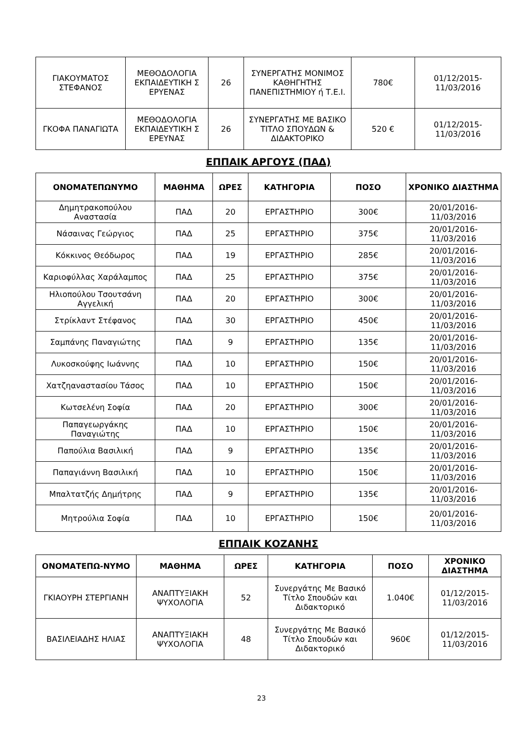| ΓΙΑΚΟΥΜΑΤΟΣ ΣΤΕΦΑΝΟΣ | ΜΕΘΟΔΟΛΟΓΙΑ ΕΚΠΑΙΔΕΥΤΙΚΗ Σ ΕΡΥΕΝΑΣ | 26 | ΣΥΝΕΡΓΑΤΗΣ ΜΟΝΙΜΟΣ ΚΑΘΗΓΗΤΗΣ ΠΑΝΕΠΙΣΤΗΜΙΟΥ ή Τ.Ε.Ι. | 780€ | 01/12/2015-11/03/2016 |
| ΓΚΟΦΑ ΠΑΝΑΓΙΩΤΑ | ΜΕΘΟΔΟΛΟΓΙΑ ΕΚΠΑΙΔΕΥΤΙΚΗ Σ ΕΡΕΥΝΑΣ | 26 | ΣΥΝΕΡΓΑΤΗΣ ΜΕ ΒΑΣΙΚΟ ΤΙΤΛΟ ΣΠΟΥΔΩΝ & ΔΙΔΑΚΤΟΡΙΚΟ | 520 € | 01/12/2015-11/03/2016 |
ΕΠΠΑΙΚ ΑΡΓΟΥΣ (ΠΑΔ)
| ΟΝΟΜΑΤΕΠΩΝΥΜΟ | ΜΑΘΗΜΑ | ΩΡΕΣ | ΚΑΤΗΓΟΡΙΑ | ΠΟΣΟ | ΧΡΟΝΙΚΟ ΔΙΑΣΤΗΜΑ |
| --- | --- | --- | --- | --- | --- |
| Δημητρακοπούλου Αναστασία | ΠΑΔ | 20 | ΕΡΓΑΣΤΗΡΙΟ | 300€ | 20/01/2016-11/03/2016 |
| Νάσαινας Γεώργιος | ΠΑΔ | 25 | ΕΡΓΑΣΤΗΡΙΟ | 375€ | 20/01/2016-11/03/2016 |
| Κόκκινος Θεόδωρος | ΠΑΔ | 19 | ΕΡΓΑΣΤΗΡΙΟ | 285€ | 20/01/2016-11/03/2016 |
| Καριοφύλλας Χαράλαμπος | ΠΑΔ | 25 | ΕΡΓΑΣΤΗΡΙΟ | 375€ | 20/01/2016-11/03/2016 |
| Ηλιοπούλου Τσουτσάνη Αγγελική | ΠΑΔ | 20 | ΕΡΓΑΣΤΗΡΙΟ | 300€ | 20/01/2016-11/03/2016 |
| Στρίκλαντ Στέφανος | ΠΑΔ | 30 | ΕΡΓΑΣΤΗΡΙΟ | 450€ | 20/01/2016-11/03/2016 |
| Σαμπάνης Παναγιώτης | ΠΑΔ | 9 | ΕΡΓΑΣΤΗΡΙΟ | 135€ | 20/01/2016-11/03/2016 |
| Λυκοσκούφης Ιωάννης | ΠΑΔ | 10 | ΕΡΓΑΣΤΗΡΙΟ | 150€ | 20/01/2016-11/03/2016 |
| Χατζηαναστασίου Τάσος | ΠΑΔ | 10 | ΕΡΓΑΣΤΗΡΙΟ | 150€ | 20/01/2016-11/03/2016 |
| Κωτσελένη Σοφία | ΠΑΔ | 20 | ΕΡΓΑΣΤΗΡΙΟ | 300€ | 20/01/2016-11/03/2016 |
| Παπαγεωργάκης Παναγιώτης | ΠΑΔ | 10 | ΕΡΓΑΣΤΗΡΙΟ | 150€ | 20/01/2016-11/03/2016 |
| Παπούλια Βασιλική | ΠΑΔ | 9 | ΕΡΓΑΣΤΗΡΙΟ | 135€ | 20/01/2016-11/03/2016 |
| Παπαγιάννη Βασιλική | ΠΑΔ | 10 | ΕΡΓΑΣΤΗΡΙΟ | 150€ | 20/01/2016-11/03/2016 |
| Μπαλτατζής Δημήτρης | ΠΑΔ | 9 | ΕΡΓΑΣΤΗΡΙΟ | 135€ | 20/01/2016-11/03/2016 |
| Μητρούλια Σοφία | ΠΑΔ | 10 | ΕΡΓΑΣΤΗΡΙΟ | 150€ | 20/01/2016-11/03/2016 |
ΕΠΠΑΙΚ ΚΟΖΑΝΗΣ
| ΟΝΟΜΑΤΕΠΩ-ΝΥΜΟ | ΜΑΘΗΜΑ | ΩΡΕΣ | ΚΑΤΗΓΟΡΙΑ | ΠΟΣΟ | ΧΡΟΝΙΚΟ ΔΙΑΣΤΗΜΑ |
| --- | --- | --- | --- | --- | --- |
| ΓΚΙΑΟΥΡΗ ΣΤΕΡΓΙΑΝΗ | ΑΝΑΠΤΥΞΙΑΚΗ ΨΥΧΟΛΟΓΙΑ | 52 | Συνεργάτης Με Βασικό Τίτλο Σπουδών και Διδακτορικό | 1.040€ | 01/12/2015-11/03/2016 |
| ΒΑΣΙΛΕΙΑΔΗΣ ΗΛΙΑΣ | ΑΝΑΠΤΥΞΙΑΚΗ ΨΥΧΟΛΟΓΙΑ | 48 | Συνεργάτης Με Βασικό Τίτλο Σπουδών και Διδακτορικό | 960€ | 01/12/2015-11/03/2016 |
23